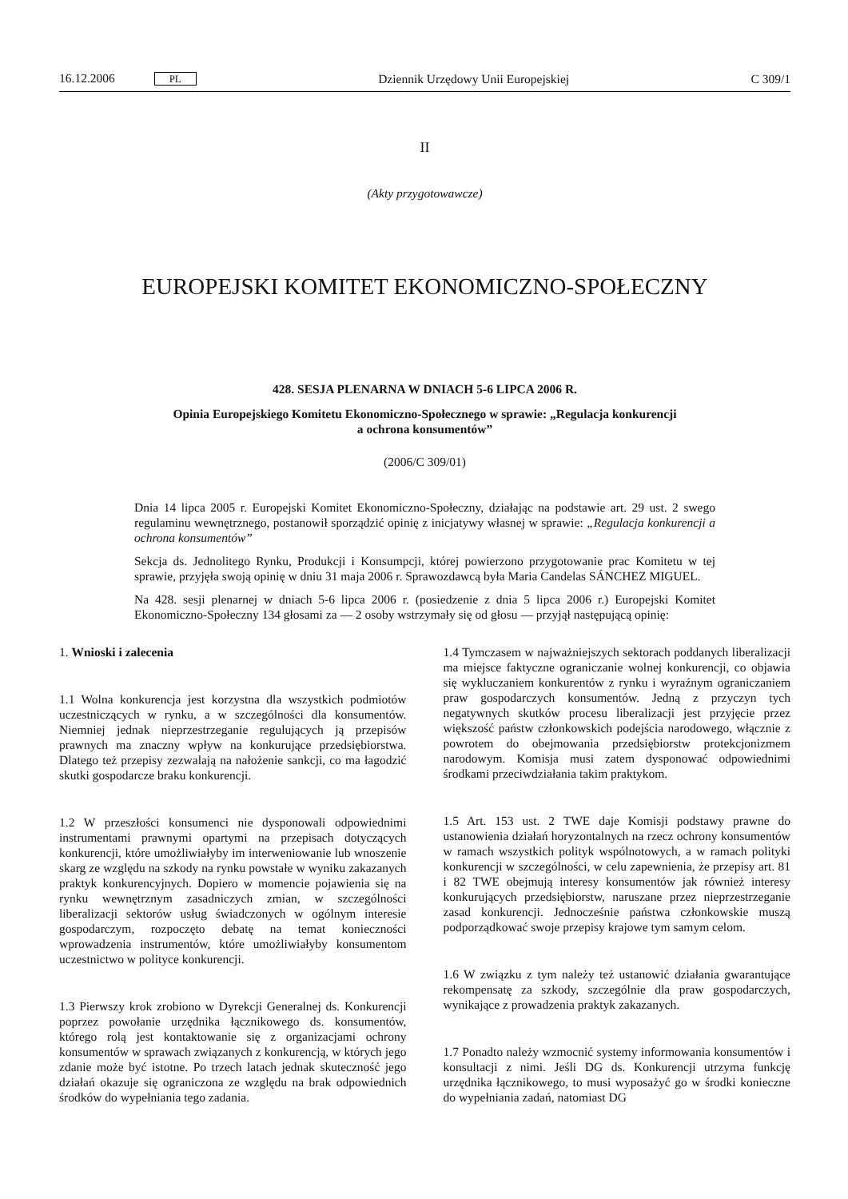16.12.2006 PL Dziennik Urzędowy Unii Europejskiej C 309/1
II
(Akty przygotowawcze)
EUROPEJSKI KOMITET EKONOMICZNO-SPOŁECZNY
428. SESJA PLENARNA W DNIACH 5-6 LIPCA 2006 R.
Opinia Europejskiego Komitetu Ekonomiczno-Społecznego w sprawie: „Regulacja konkurencji a ochrona konsumentów”
(2006/C 309/01)
Dnia 14 lipca 2005 r. Europejski Komitet Ekonomiczno-Społeczny, działając na podstawie art. 29 ust. 2 swego regulaminu wewnętrznego, postanowił sporządzić opinię z inicjatywy własnej w sprawie: „Regulacja konkurencji a ochrona konsumentów”
Sekcja ds. Jednolitego Rynku, Produkcji i Konsumpcji, której powierzono przygotowanie prac Komitetu w tej sprawie, przyjęła swoją opinię w dniu 31 maja 2006 r. Sprawozdawcą była Maria Candelas SÁNCHEZ MIGUEL.
Na 428. sesji plenarnej w dniach 5-6 lipca 2006 r. (posiedzenie z dnia 5 lipca 2006 r.) Europejski Komitet Ekonomiczno-Społeczny 134 głosami za — 2 osoby wstrzymały się od głosu — przyjął następującą opinię:
1. Wnioski i zalecenia
1.1 Wolna konkurencja jest korzystna dla wszystkich podmiotów uczestniczących w rynku, a w szczególności dla konsumentów. Niemniej jednak nieprzestrzeganie regulujących ją przepisów prawnych ma znaczny wpływ na konkurujące przedsiębiorstwa. Dlatego też przepisy zezwalają na nałożenie sankcji, co ma łagodzić skutki gospodarcze braku konkurencji.
1.2 W przeszłości konsumenci nie dysponowali odpowiednimi instrumentami prawnymi opartymi na przepisach dotyczących konkurencji, które umożliwiałyby im interweniowanie lub wnoszenie skarg ze względu na szkody na rynku powstałe w wyniku zakazanych praktyk konkurencyjnych. Dopiero w momencie pojawienia się na rynku wewnętrznym zasadniczych zmian, w szczególności liberalizacji sektorów usług świadczonych w ogólnym interesie gospodarczym, rozpoczęto debatę na temat konieczności wprowadzenia instrumentów, które umożliwiałyby konsumentom uczestnictwo w polityce konkurencji.
1.3 Pierwszy krok zrobiono w Dyrekcji Generalnej ds. Konkurencji poprzez powołanie urzędnika łącznikowego ds. konsumentów, którego rolą jest kontaktowanie się z organizacjami ochrony konsumentów w sprawach związanych z konkurencją, w których jego zdanie może być istotne. Po trzech latach jednak skuteczność jego działań okazuje się ograniczona ze względu na brak odpowiednich środków do wypełniania tego zadania.
1.4 Tymczasem w najważniejszych sektorach poddanych liberalizacji ma miejsce faktyczne ograniczanie wolnej konkurencji, co objawia się wykluczaniem konkurentów z rynku i wyraźnym ograniczaniem praw gospodarczych konsumentów. Jedną z przyczyn tych negatywnych skutków procesu liberalizacji jest przyjęcie przez większość państw członkowskich podejścia narodowego, włącznie z powrotem do obejmowania przedsiębiorstw protekcjonizmem narodowym. Komisja musi zatem dysponować odpowiednimi środkami przeciwdziałania takim praktykom.
1.5 Art. 153 ust. 2 TWE daje Komisji podstawy prawne do ustanowienia działań horyzontalnych na rzecz ochrony konsumentów w ramach wszystkich polityk wspólnotowych, a w ramach polityki konkurencji w szczególności, w celu zapewnienia, że przepisy art. 81 i 82 TWE obejmują interesy konsumentów jak również interesy konkurujących przedsiębiorstw, naruszane przez nieprzestrzeganie zasad konkurencji. Jednocześnie państwa członkowskie muszą podporządkować swoje przepisy krajowe tym samym celom.
1.6 W związku z tym należy też ustanowić działania gwarantujące rekompensatę za szkody, szczególnie dla praw gospodarczych, wynikające z prowadzenia praktyk zakazanych.
1.7 Ponadto należy wzmocnić systemy informowania konsumentów i konsultacji z nimi. Jeśli DG ds. Konkurencji utrzyma funkcję urzędnika łącznikowego, to musi wyposażyć go w środki konieczne do wypełniania zadań, natomiast DG